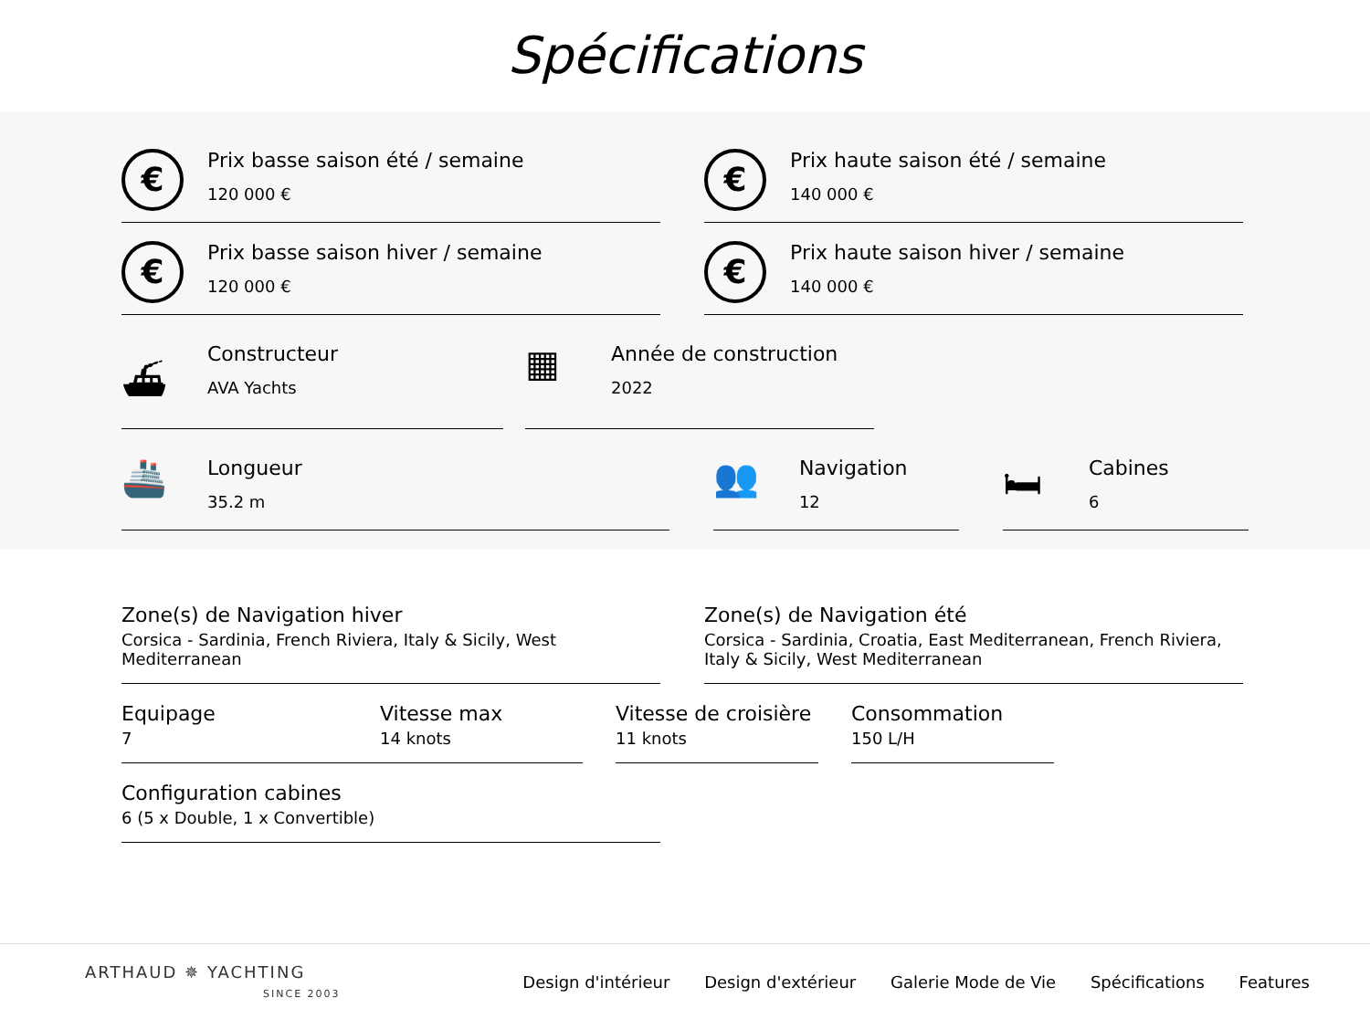Spécifications
€
Prix basse saison été / semaine
120 000 €
€
Prix haute saison été / semaine
140 000 €
€
Prix basse saison hiver / semaine
120 000 €
€
Prix haute saison hiver / semaine
140 000 €
⛴
Constructeur
AVA Yachts
▦
Année de construction
2022
🚢
Longueur
35.2 m
👥
Navigation
12
🛏
Cabines
6
Zone(s) de Navigation hiver
Corsica - Sardinia, French Riviera, Italy & Sicily, West Mediterranean
Zone(s) de Navigation été
Corsica - Sardinia, Croatia, East Mediterranean, French Riviera, Italy & Sicily, West Mediterranean
Equipage
7
Vitesse max
14 knots
Vitesse de croisière
11 knots
Consommation
150 L/H
Configuration cabines
6 (5 x Double, 1 x Convertible)
ARTHAUD ✵ YACHTING
SINCE 2003
Design d'intérieur Design d'extérieur Galerie Mode de Vie Spécifications Features